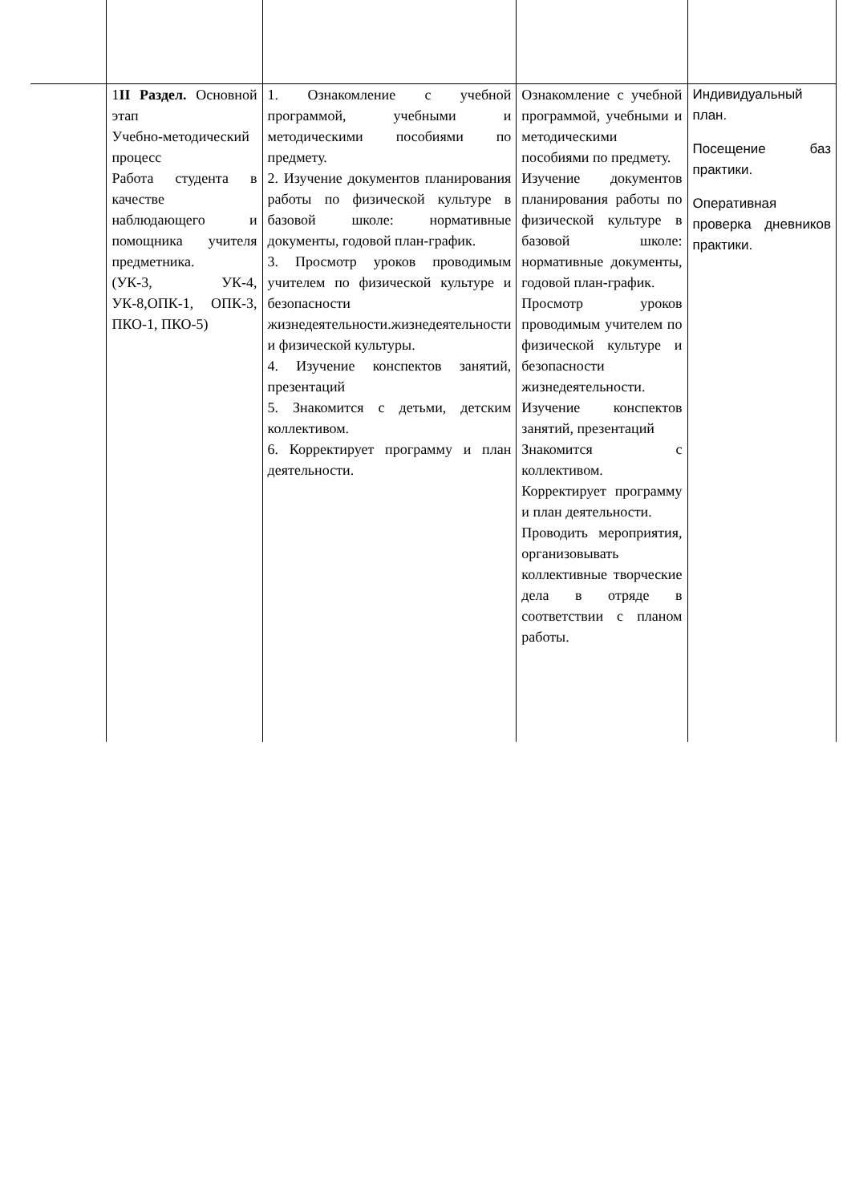| | 1 II Раздел. Основной этап Учебно-методический процесс Работа студента в качестве наблюдающего и помощника учителя предметника. (УК-3, УК-4, УК-8,ОПК-1, ОПК-3, ПКО-1, ПКО-5) | 1. Ознакомление с учебной программой, учебными и методическими пособиями по предмету. 2. Изучение документов планирования работы по физической культуре в базовой школе: нормативные документы, годовой план-график. 3. Просмотр уроков проводимым учителем по физической культуре и безопасности жизнедеятельности.жизнедеятельности и физической культуры. 4. Изучение конспектов занятий, презентаций 5. Знакомится с детьми, детским коллективом. 6. Корректирует программу и план деятельности. | Ознакомление с учебной программой, учебными и методическими пособиями по предмету. Изучение документов планирования работы по физической культуре в базовой школе: нормативные документы, годовой план-график. Просмотр уроков проводимым учителем по физической культуре и безопасности жизнедеятельности. Изучение конспектов занятий, презентаций Знакомится с коллективом. Корректирует программу и план деятельности. Проводить мероприятия, организовывать коллективные творческие дела в отряде в соответствии с планом работы. | Индивидуальный план. Посещение баз практики. Оперативная проверка дневников практики. |